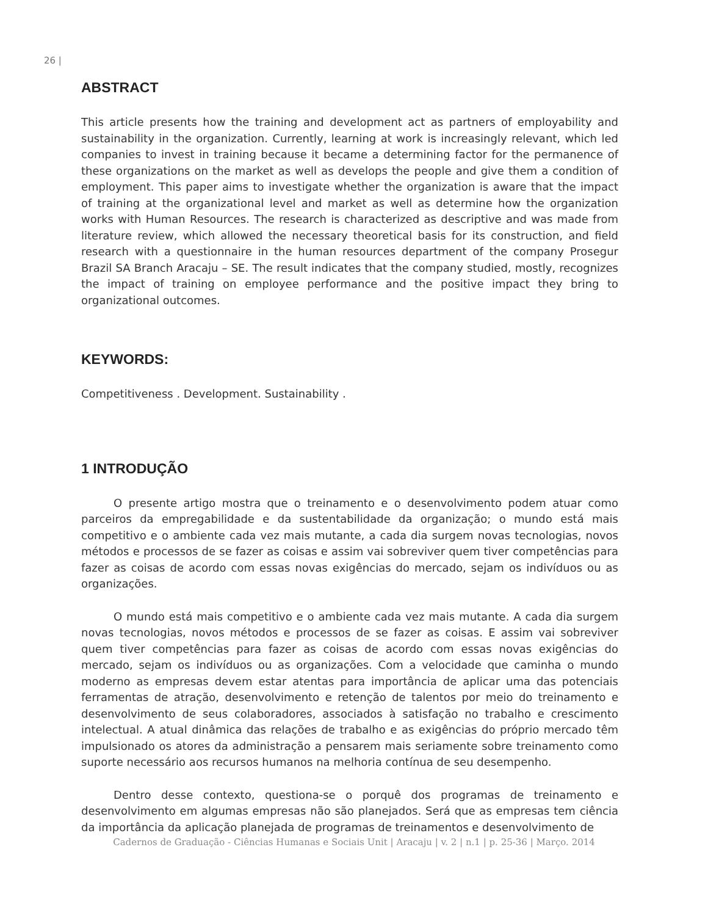26 |
ABSTRACT
This article presents how the training and development act as partners of employability and sustainability in the organization. Currently, learning at work is increasingly relevant, which led companies to invest in training because it became a determining factor for the permanence of these organizations on the market as well as develops the people and give them a condition of employment. This paper aims to investigate whether the organization is aware that the impact of training at the organizational level and market as well as determine how the organization works with Human Resources. The research is characterized as descriptive and was made from literature review, which allowed the necessary theoretical basis for its construction, and field research with a questionnaire in the human resources department of the company Prosegur Brazil SA Branch Aracaju – SE. The result indicates that the company studied, mostly, recognizes the impact of training on employee performance and the positive impact they bring to organizational outcomes.
KEYWORDS:
Competitiveness . Development. Sustainability .
1 INTRODUÇÃO
O presente artigo mostra que o treinamento e o desenvolvimento podem atuar como parceiros da empregabilidade e da sustentabilidade da organização; o mundo está mais competitivo e o ambiente cada vez mais mutante, a cada dia surgem novas tecnologias, novos métodos e processos de se fazer as coisas e assim vai sobreviver quem tiver competências para fazer as coisas de acordo com essas novas exigências do mercado, sejam os indivíduos ou as organizações.
O mundo está mais competitivo e o ambiente cada vez mais mutante. A cada dia surgem novas tecnologias, novos métodos e processos de se fazer as coisas. E assim vai sobreviver quem tiver competências para fazer as coisas de acordo com essas novas exigências do mercado, sejam os indivíduos ou as organizações. Com a velocidade que caminha o mundo moderno as empresas devem estar atentas para importância de aplicar uma das potenciais ferramentas de atração, desenvolvimento e retenção de talentos por meio do treinamento e desenvolvimento de seus colaboradores, associados à satisfação no trabalho e crescimento intelectual. A atual dinâmica das relações de trabalho e as exigências do próprio mercado têm impulsionado os atores da administração a pensarem mais seriamente sobre treinamento como suporte necessário aos recursos humanos na melhoria contínua de seu desempenho.
Dentro desse contexto, questiona-se o porquê dos programas de treinamento e desenvolvimento em algumas empresas não são planejados. Será que as empresas tem ciência da importância da aplicação planejada de programas de treinamentos e desenvolvimento de
Cadernos de Graduação - Ciências Humanas e Sociais Unit | Aracaju | v. 2 | n.1 | p. 25-36 | Março. 2014